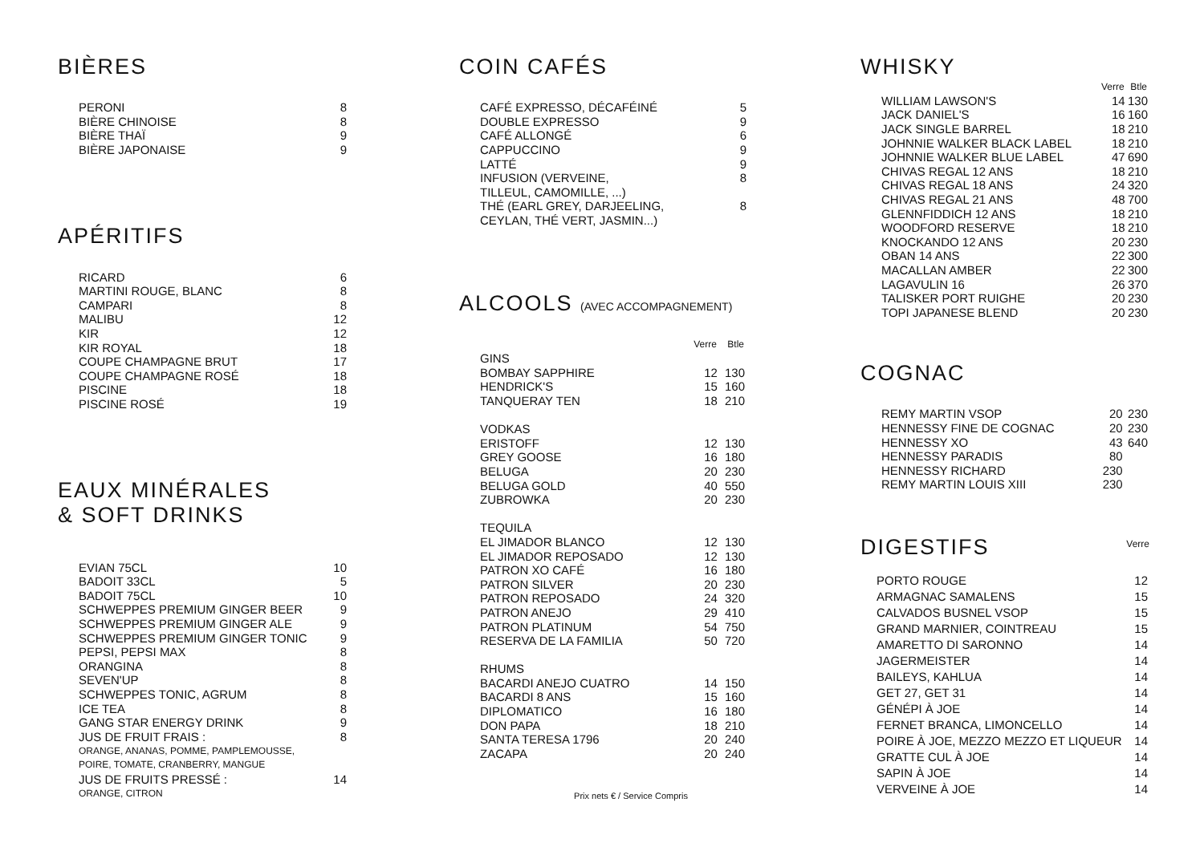BIÈRES
| PERONI | 8 |
| BIÈRE CHINOISE | 8 |
| BIÈRE THAÏ | 9 |
| BIÈRE JAPONAISE | 9 |
APÉRITIFS
| RICARD | 6 |
| MARTINI ROUGE, BLANC | 8 |
| CAMPARI | 8 |
| MALIBU | 12 |
| KIR | 12 |
| KIR ROYAL | 18 |
| COUPE CHAMPAGNE BRUT | 17 |
| COUPE CHAMPAGNE ROSÉ | 18 |
| PISCINE | 18 |
| PISCINE ROSÉ | 19 |
EAUX MINÉRALES
& SOFT DRINKS
| EVIAN 75CL | 10 |
| BADOIT 33CL | 5 |
| BADOIT 75CL | 10 |
| SCHWEPPES PREMIUM GINGER BEER | 9 |
| SCHWEPPES PREMIUM GINGER ALE | 9 |
| SCHWEPPES PREMIUM GINGER TONIC | 9 |
| PEPSI, PEPSI MAX | 8 |
| ORANGINA | 8 |
| SEVEN'UP | 8 |
| SCHWEPPES TONIC, AGRUM | 8 |
| ICE TEA | 8 |
| GANG STAR ENERGY DRINK | 9 |
| JUS DE FRUIT FRAIS : | 8 |
| ORANGE, ANANAS, POMME, PAMPLEMOUSSE, | |
| POIRE, TOMATE, CRANBERRY, MANGUE | |
| JUS DE FRUITS PRESSÉ : | 14 |
| ORANGE, CITRON | |
COIN CAFÉS
| CAFÉ EXPRESSO, DÉCAFÉINÉ | 5 |
| DOUBLE EXPRESSO | 9 |
| CAFÉ ALLONGÉ | 6 |
| CAPPUCCINO | 9 |
| LATTÉ | 9 |
| INFUSION (VERVEINE, | 8 |
| TILLEUL, CAMOMILLE, ...) | |
| THÉ (EARL GREY, DARJEELING, | 8 |
| CEYLAN, THÉ VERT, JASMIN...) | |
ALCOOLS (AVEC ACCOMPAGNEMENT)
| | Verre | Btle |
| GINS | | |
| BOMBAY SAPPHIRE | 12 | 130 |
| HENDRICK'S | 15 | 160 |
| TANQUERAY TEN | 18 | 210 |
| VODKAS | | |
| ERISTOFF | 12 | 130 |
| GREY GOOSE | 16 | 180 |
| BELUGA | 20 | 230 |
| BELUGA GOLD | 40 | 550 |
| ZUBROWKA | 20 | 230 |
| TEQUILA | | |
| EL JIMADOR BLANCO | 12 | 130 |
| EL JIMADOR REPOSADO | 12 | 130 |
| PATRON XO CAFÉ | 16 | 180 |
| PATRON SILVER | 20 | 230 |
| PATRON REPOSADO | 24 | 320 |
| PATRON ANEJO | 29 | 410 |
| PATRON PLATINUM | 54 | 750 |
| RESERVA DE LA FAMILIA | 50 | 720 |
| RHUMS | | |
| BACARDI ANEJO CUATRO | 14 | 150 |
| BACARDI 8 ANS | 15 | 160 |
| DIPLOMATICO | 16 | 180 |
| DON PAPA | 18 | 210 |
| SANTA TERESA 1796 | 20 | 240 |
| ZACAPA | 20 | 240 |
Prix nets € / Service Compris
WHISKY
| | Verre | Btle |
| WILLIAM LAWSON'S | 14 | 130 |
| JACK DANIEL'S | 16 | 160 |
| JACK SINGLE BARREL | 18 | 210 |
| JOHNNIE WALKER BLACK LABEL | 18 | 210 |
| JOHNNIE WALKER BLUE LABEL | 47 | 690 |
| CHIVAS REGAL 12 ANS | 18 | 210 |
| CHIVAS REGAL 18 ANS | 24 | 320 |
| CHIVAS REGAL 21 ANS | 48 | 700 |
| GLENNFIDDICH 12 ANS | 18 | 210 |
| WOODFORD RESERVE | 18 | 210 |
| KNOCKANDO 12 ANS | 20 | 230 |
| OBAN 14 ANS | 22 | 300 |
| MACALLAN AMBER | 22 | 300 |
| LAGAVULIN 16 | 26 | 370 |
| TALISKER PORT RUIGHE | 20 | 230 |
| TOPI JAPANESE BLEND | 20 | 230 |
COGNAC
| REMY MARTIN VSOP | 20 | 230 |
| HENNESSY FINE DE COGNAC | 20 | 230 |
| HENNESSY XO | 43 | 640 |
| HENNESSY PARADIS | 80 | |
| HENNESSY RICHARD | 230 | |
| REMY MARTIN LOUIS XIII | 230 | |
DIGESTIFS
Verre
| PORTO ROUGE | 12 |
| ARMAGNAC SAMALENS | 15 |
| CALVADOS BUSNEL VSOP | 15 |
| GRAND MARNIER, COINTREAU | 15 |
| AMARETTO DI SARONNO | 14 |
| JAGERMEISTER | 14 |
| BAILEYS, KAHLUA | 14 |
| GET 27, GET 31 | 14 |
| GÉNÉPI À JOE | 14 |
| FERNET BRANCA, LIMONCELLO | 14 |
| POIRE À JOE, MEZZO MEZZO ET LIQUEUR | 14 |
| GRATTE CUL À JOE | 14 |
| SAPIN À JOE | 14 |
| VERVEINE À JOE | 14 |